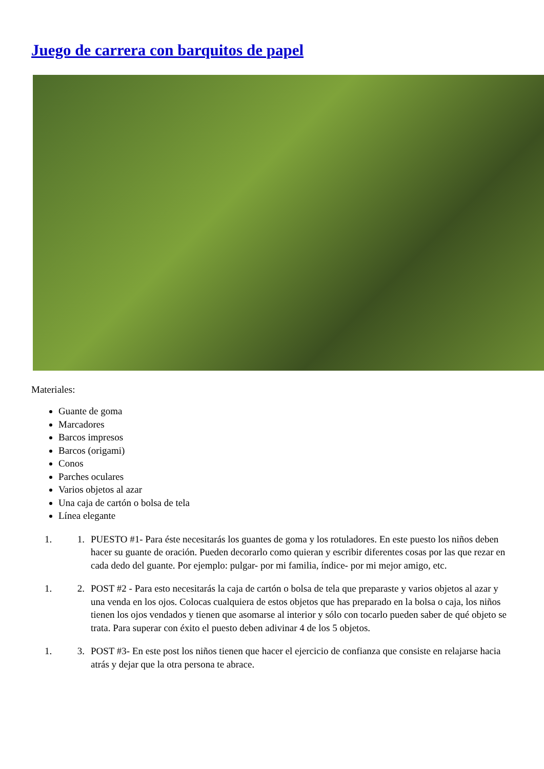Juego de carrera con barquitos de papel
Materiales:
Guante de goma
Marcadores
Barcos impresos
Barcos (origami)
Conos
Parches oculares
Varios objetos al azar
Una caja de cartón o bolsa de tela
Línea elegante
1. 1. PUESTO #1- Para éste necesitarás los guantes de goma y los rotuladores. En este puesto los niños deben hacer su guante de oración. Pueden decorarlo como quieran y escribir diferentes cosas por las que rezar en cada dedo del guante. Por ejemplo: pulgar- por mi familia, índice- por mi mejor amigo, etc.
1. 2. POST #2 - Para esto necesitarás la caja de cartón o bolsa de tela que preparaste y varios objetos al azar y una venda en los ojos. Colocas cualquiera de estos objetos que has preparado en la bolsa o caja, los niños tienen los ojos vendados y tienen que asomarse al interior y sólo con tocarlo pueden saber de qué objeto se trata. Para superar con éxito el puesto deben adivinar 4 de los 5 objetos.
1. 3. POST #3- En este post los niños tienen que hacer el ejercicio de confianza que consiste en relajarse hacia atrás y dejar que la otra persona te abrace.